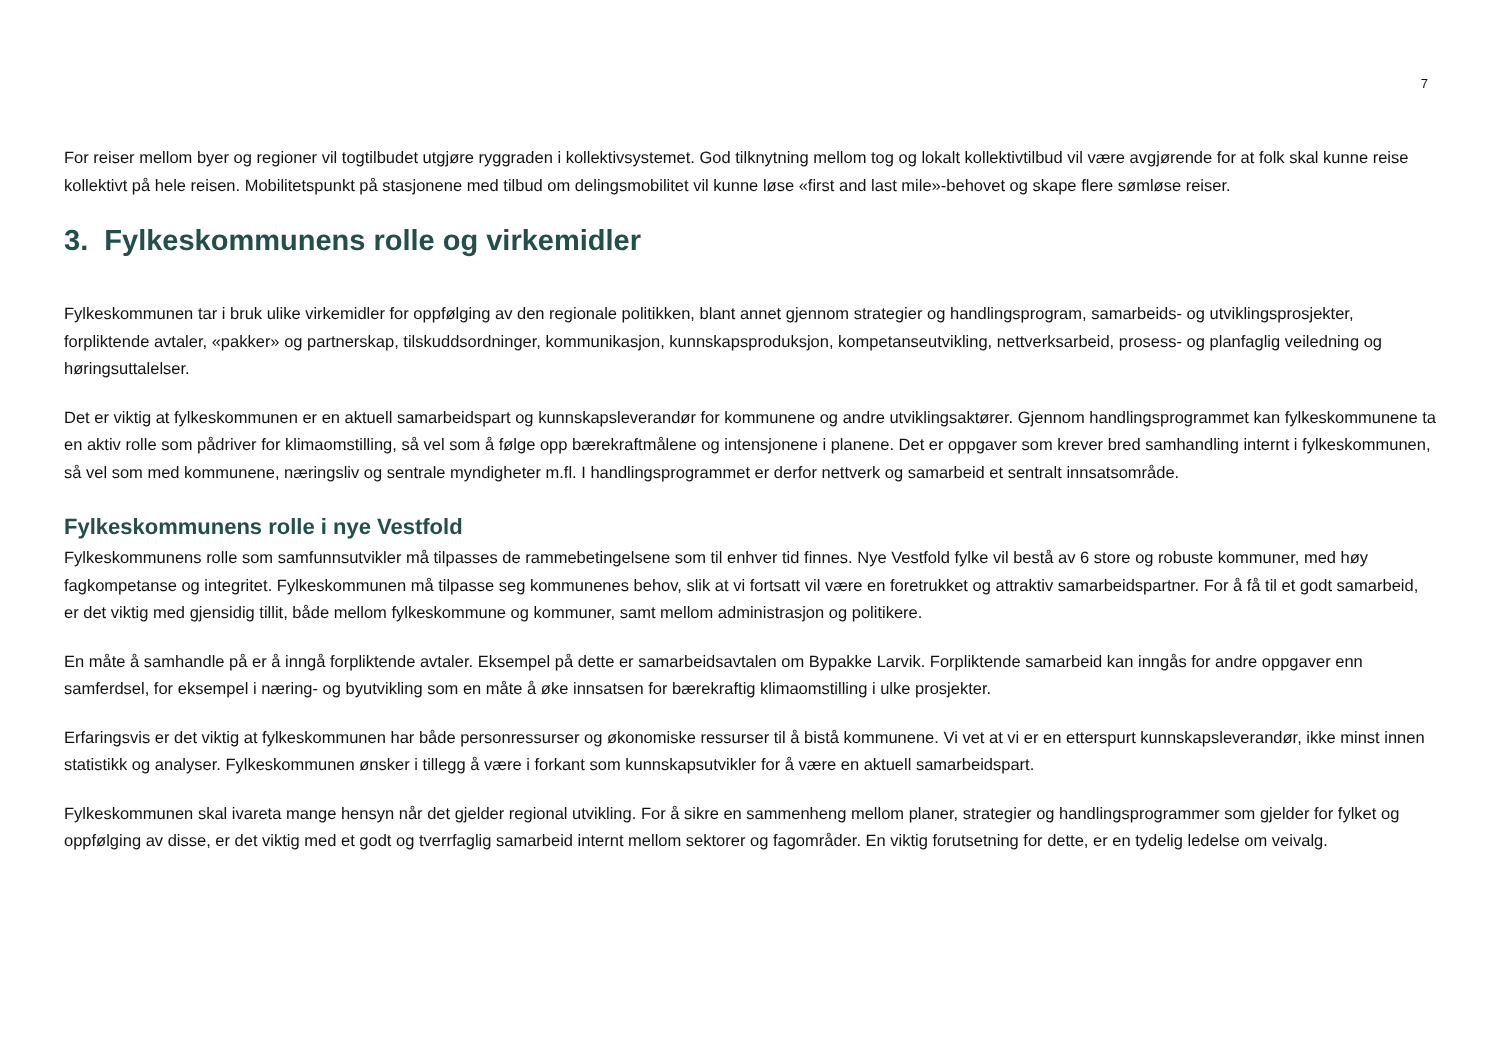7
For reiser mellom byer og regioner vil togtilbudet utgjøre ryggraden i kollektivsystemet. God tilknytning mellom tog og lokalt kollektivtilbud vil være avgjørende for at folk skal kunne reise kollektivt på hele reisen. Mobilitetspunkt på stasjonene med tilbud om delingsmobilitet vil kunne løse «first and last mile»-behovet og skape flere sømløse reiser.
3. Fylkeskommunens rolle og virkemidler
Fylkeskommunen tar i bruk ulike virkemidler for oppfølging av den regionale politikken, blant annet gjennom strategier og handlingsprogram, samarbeids- og utviklingsprosjekter, forpliktende avtaler, «pakker» og partnerskap, tilskuddsordninger, kommunikasjon, kunnskapsproduksjon, kompetanseutvikling, nettverksarbeid, prosess- og planfaglig veiledning og høringsuttalelser.
Det er viktig at fylkeskommunen er en aktuell samarbeidspart og kunnskapsleverandør for kommunene og andre utviklingsaktører. Gjennom handlingsprogrammet kan fylkeskommunene ta en aktiv rolle som pådriver for klimaomstilling, så vel som å følge opp bærekraftmålene og intensjonene i planene. Det er oppgaver som krever bred samhandling internt i fylkeskommunen, så vel som med kommunene, næringsliv og sentrale myndigheter m.fl. I handlingsprogrammet er derfor nettverk og samarbeid et sentralt innsatsområde.
Fylkeskommunens rolle i nye Vestfold
Fylkeskommunens rolle som samfunnsutvikler må tilpasses de rammebetingelsene som til enhver tid finnes. Nye Vestfold fylke vil bestå av 6 store og robuste kommuner, med høy fagkompetanse og integritet. Fylkeskommunen må tilpasse seg kommunenes behov, slik at vi fortsatt vil være en foretrukket og attraktiv samarbeidspartner. For å få til et godt samarbeid, er det viktig med gjensidig tillit, både mellom fylkeskommune og kommuner, samt mellom administrasjon og politikere.
En måte å samhandle på er å inngå forpliktende avtaler. Eksempel på dette er samarbeidsavtalen om Bypakke Larvik. Forpliktende samarbeid kan inngås for andre oppgaver enn samferdsel, for eksempel i næring- og byutvikling som en måte å øke innsatsen for bærekraftig klimaomstilling i ulke prosjekter.
Erfaringsvis er det viktig at fylkeskommunen har både personressurser og økonomiske ressurser til å bistå kommunene. Vi vet at vi er en etterspurt kunnskapsleverandør, ikke minst innen statistikk og analyser. Fylkeskommunen ønsker i tillegg å være i forkant som kunnskapsutvikler for å være en aktuell samarbeidspart.
Fylkeskommunen skal ivareta mange hensyn når det gjelder regional utvikling. For å sikre en sammenheng mellom planer, strategier og handlingsprogrammer som gjelder for fylket og oppfølging av disse, er det viktig med et godt og tverrfaglig samarbeid internt mellom sektorer og fagområder. En viktig forutsetning for dette, er en tydelig ledelse om veivalg.